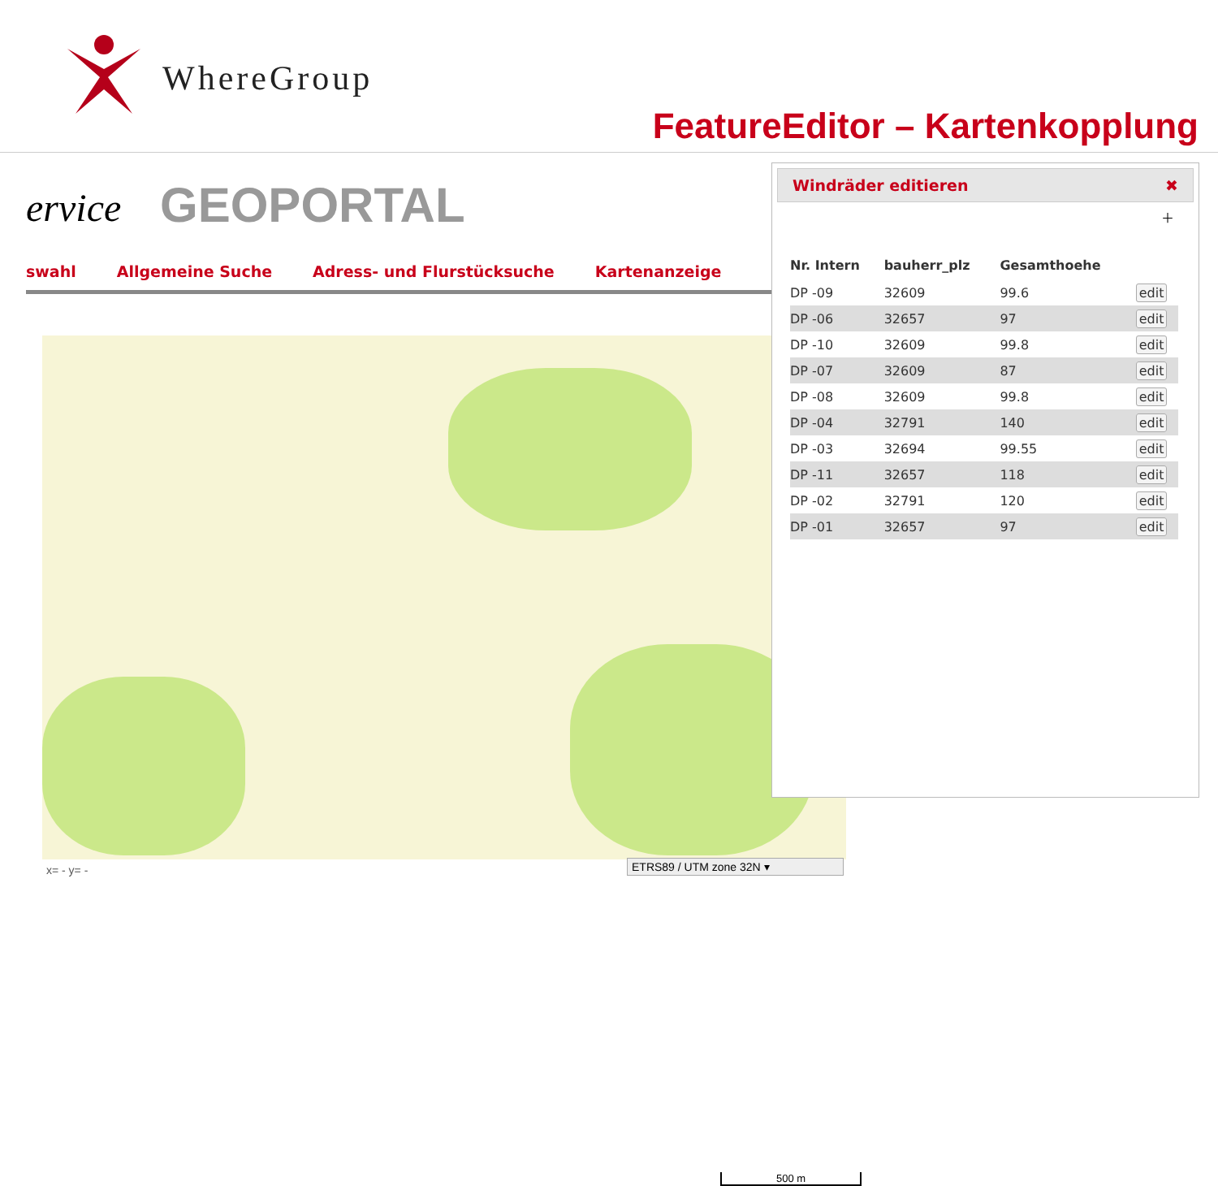WhereGroup
FeatureEditor – Kartenkopplung
ervice GEOPORTAL
swahl Allgemeine Suche Adress- und Flurstücksuche Kartenanzeige
500 m
x= - y= - ETRS89 / UTM zone 32N ▾
Windräder editieren ✖
＋
| Nr. Intern | bauherr_plz | Gesamthoehe | |
| --- | --- | --- | --- |
| DP -09 | 32609 | 99.6 | edit |
| DP -06 | 32657 | 97 | edit |
| DP -10 | 32609 | 99.8 | edit |
| DP -07 | 32609 | 87 | edit |
| DP -08 | 32609 | 99.8 | edit |
| DP -04 | 32791 | 140 | edit |
| DP -03 | 32694 | 99.55 | edit |
| DP -11 | 32657 | 118 | edit |
| DP -02 | 32791 | 120 | edit |
| DP -01 | 32657 | 97 | edit |